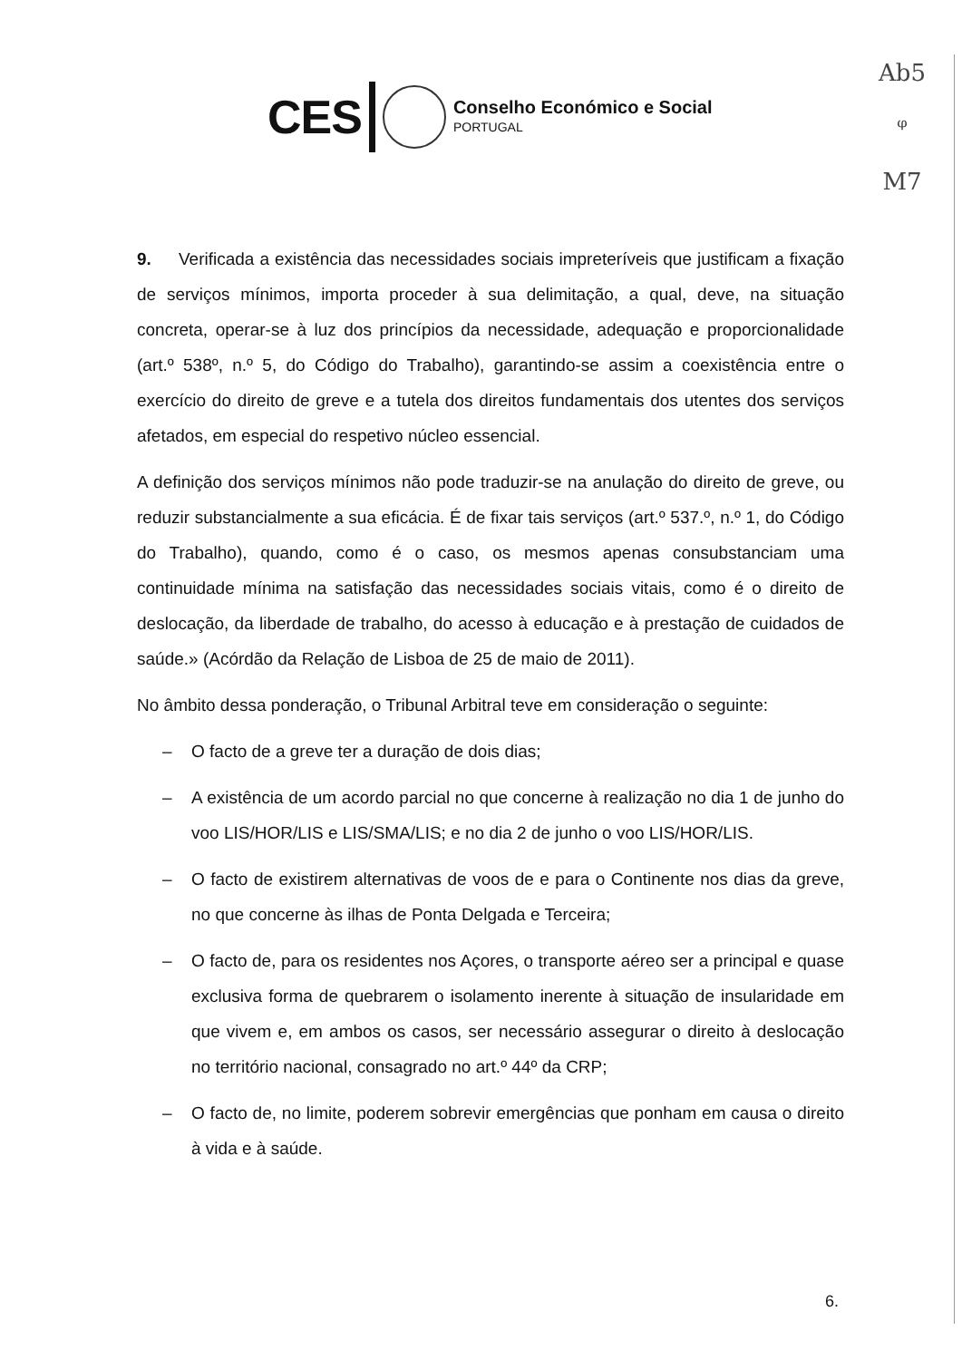Ab5
ᵠ
M7
CES
Conselho Económico e Social
PORTUGAL
9. Verificada a existência das necessidades sociais impreteríveis que justificam a fixação de serviços mínimos, importa proceder à sua delimitação, a qual, deve, na situação concreta, operar-se à luz dos princípios da necessidade, adequação e proporcionalidade (art.º 538º, n.º 5, do Código do Trabalho), garantindo-se assim a coexistência entre o exercício do direito de greve e a tutela dos direitos fundamentais dos utentes dos serviços afetados, em especial do respetivo núcleo essencial.
A definição dos serviços mínimos não pode traduzir-se na anulação do direito de greve, ou reduzir substancialmente a sua eficácia. É de fixar tais serviços (art.º 537.º, n.º 1, do Código do Trabalho), quando, como é o caso, os mesmos apenas consubstanciam uma continuidade mínima na satisfação das necessidades sociais vitais, como é o direito de deslocação, da liberdade de trabalho, do acesso à educação e à prestação de cuidados de saúde.» (Acórdão da Relação de Lisboa de 25 de maio de 2011).
No âmbito dessa ponderação, o Tribunal Arbitral teve em consideração o seguinte:
– O facto de a greve ter a duração de dois dias;
– A existência de um acordo parcial no que concerne à realização no dia 1 de junho do voo LIS/HOR/LIS e LIS/SMA/LIS; e no dia 2 de junho o voo LIS/HOR/LIS.
– O facto de existirem alternativas de voos de e para o Continente nos dias da greve, no que concerne às ilhas de Ponta Delgada e Terceira;
– O facto de, para os residentes nos Açores, o transporte aéreo ser a principal e quase exclusiva forma de quebrarem o isolamento inerente à situação de insularidade em que vivem e, em ambos os casos, ser necessário assegurar o direito à deslocação no território nacional, consagrado no art.º 44º da CRP;
– O facto de, no limite, poderem sobrevir emergências que ponham em causa o direito à vida e à saúde.
6.